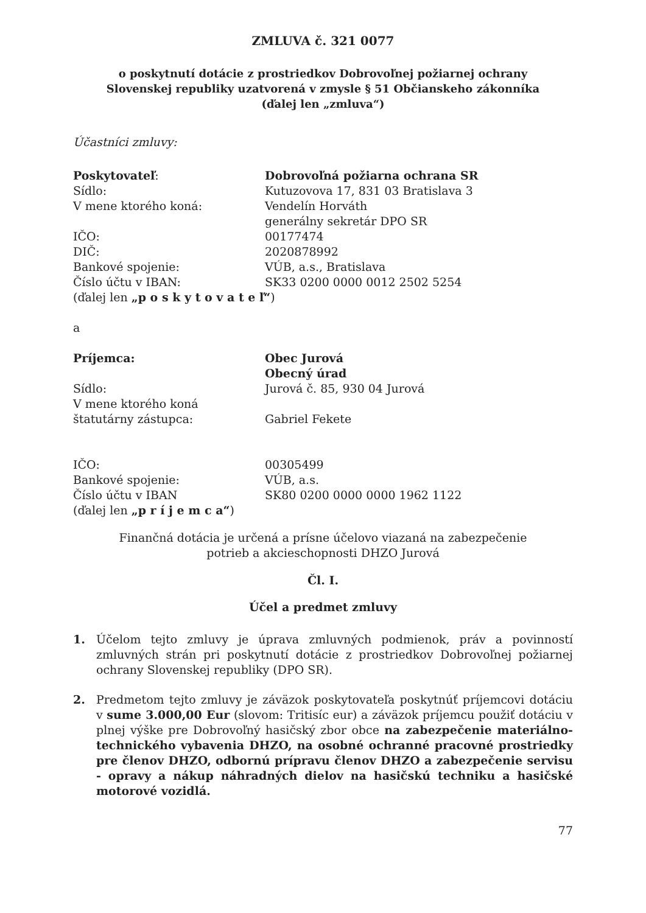ZMLUVA č. 321 0077
o poskytnutí dotácie z prostriedkov Dobrovoľnej požiarnej ochrany
Slovenskej republiky uzatvorená v zmysle § 51 Občianskeho zákonníka
(ďalej len „zmluva“)
Účastníci zmluvy:
Poskytovateľ: Dobrovoľná požiarna ochrana SR
Sídlo: Kutuzovova 17, 831 03 Bratislava 3
V mene ktorého koná: Vendelín Horváth
generálny sekretár DPO SR
IČO: 00177474
DIČ: 2020878992
Bankové spojenie: VÚB, a.s., Bratislava
Číslo účtu v IBAN: SK33 0200 0000 0012 2502 5254
(ďalej len „p o s k y t o v a t e ľ“)
a
Príjemca: Obec Jurová
Obecný úrad
Sídlo: Jurová č. 85, 930 04 Jurová
V mene ktorého koná
štatutárny zástupca:
Gabriel Fekete
IČO: 00305499
Bankové spojenie: VÚB, a.s.
Číslo účtu v IBAN SK80 0200 0000 0000 1962 1122
(ďalej len „p r í j e m c a“)
Finančná dotácia je určená a prísne účelovo viazaná na zabezpečenie
potrieb a akcieschopnosti DHZO Jurová
Čl. I.
Účel a predmet zmluvy
1. Účelom tejto zmluvy je úprava zmluvných podmienok, práv a povinností zmluvných strán pri poskytnutí dotácie z prostriedkov Dobrovoľnej požiarnej ochrany Slovenskej republiky (DPO SR).
2. Predmetom tejto zmluvy je záväzok poskytovateľa poskytnúť príjemcovi dotáciu v sume 3.000,00 Eur (slovom: Tritisíc eur) a záväzok príjemcu použiť dotáciu v plnej výške pre Dobrovoľný hasičský zbor obce na zabezpečenie materiálno-technického vybavenia DHZO, na osobné ochranné pracovné prostriedky pre členov DHZO, odbornú prípravu členov DHZO a zabezpečenie servisu - opravy a nákup náhradných dielov na hasičskú techniku a hasičské motorové vozidlá.
77